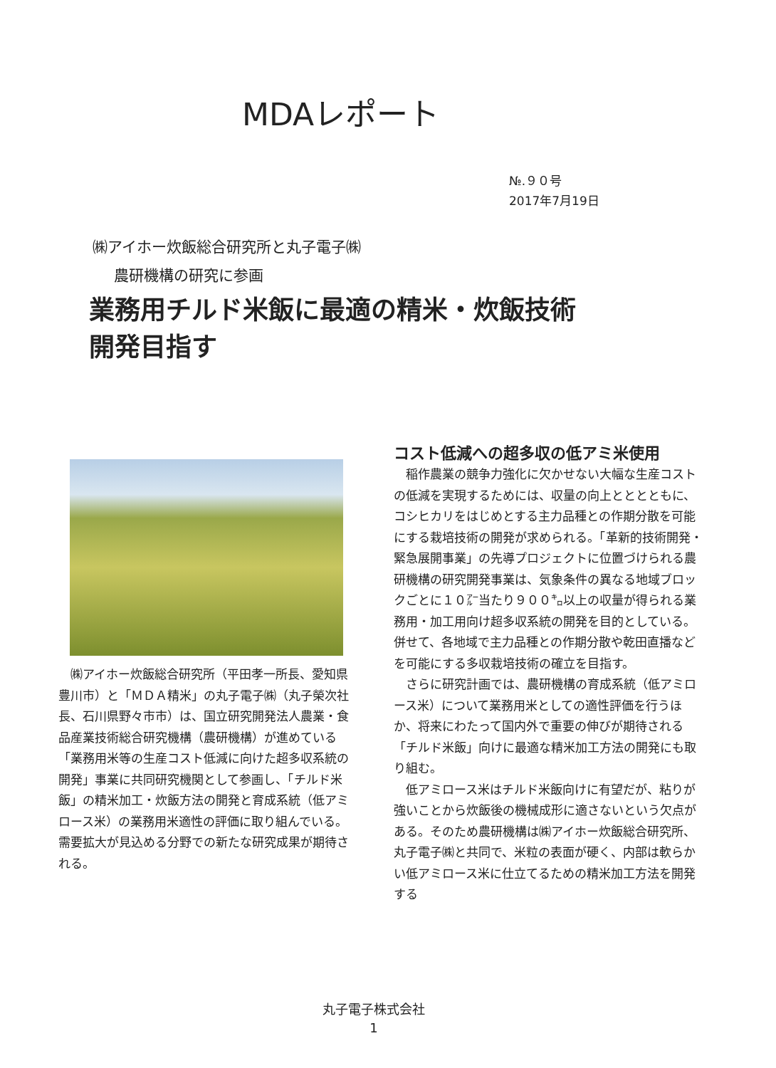MDAレポート
№.９０号
2017年7月19日
㈱アイホー炊飯総合研究所と丸子電子㈱
農研機構の研究に参画
業務用チルド米飯に最適の精米・炊飯技術
開発目指す
　㈱アイホー炊飯総合研究所（平田孝一所長、愛知県豊川市）と「ＭＤＡ精米」の丸子電子㈱（丸子榮次社長、石川県野々市市）は、国立研究開発法人農業・食品産業技術総合研究機構（農研機構）が進めている「業務用米等の生産コスト低減に向けた超多収系統の開発」事業に共同研究機関として参画し、「チルド米飯」の精米加工・炊飯方法の開発と育成系統（低アミロース米）の業務用米適性の評価に取り組んでいる。需要拡大が見込める分野での新たな研究成果が期待される。
コスト低減への超多収の低アミ米使用
稲作農業の競争力強化に欠かせない大幅な生産コストの低減を実現するためには、収量の向上とととともに、コシヒカリをはじめとする主力品種との作期分散を可能にする栽培技術の開発が求められる。「革新的技術開発・緊急展開事業」の先導プロジェクトに位置づけられる農研機構の研究開発事業は、気象条件の異なる地域ブロックごとに１０㌃当たり９００㌔以上の収量が得られる業務用・加工用向け超多収系統の開発を目的としている。併せて、各地域で主力品種との作期分散や乾田直播などを可能にする多収栽培技術の確立を目指す。
さらに研究計画では、農研機構の育成系統（低アミロース米）について業務用米としての適性評価を行うほか、将来にわたって国内外で重要の伸びが期待される「チルド米飯」向けに最適な精米加工方法の開発にも取り組む。
低アミロース米はチルド米飯向けに有望だが、粘りが強いことから炊飯後の機械成形に適さないという欠点がある。そのため農研機構は㈱アイホー炊飯総合研究所、丸子電子㈱と共同で、米粒の表面が硬く、内部は軟らかい低アミロース米に仕立てるための精米加工方法を開発する
丸子電子株式会社
1